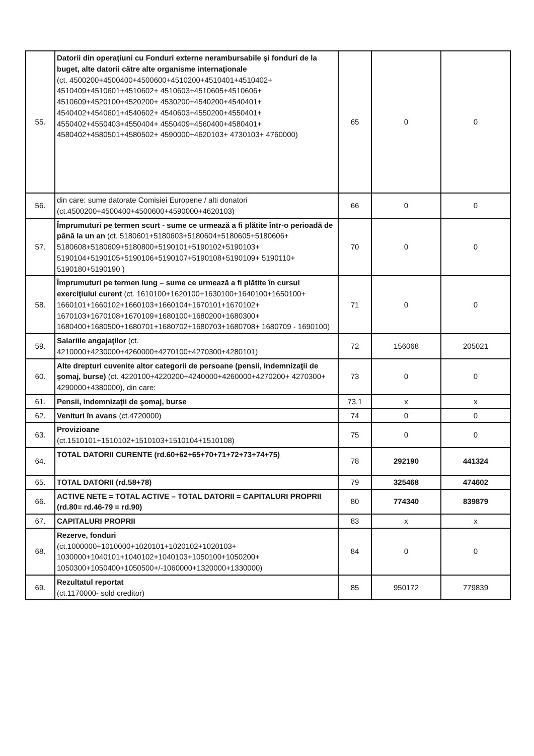| 55. | Datorii din operaţiuni cu Fonduri externe nerambursabile şi fonduri de la buget, alte datorii către alte organisme internaţionale (ct. 4500200+4500400+4500600+4510200+4510401+4510402+ 4510409+4510601+4510602+ 4510603+4510605+4510606+ 4510609+4520100+4520200+ 4530200+4540200+4540401+ 4540402+4540601+4540602+ 4540603+4550200+4550401+ 4550402+4550403+4550404+ 4550409+4560400+4580401+ 4580402+4580501+4580502+ 4590000+4620103+ 4730103+ 4760000) | 65 | 0 | 0 |
| 56. | din care: sume datorate Comisiei Europene / alti donatori (ct.4500200+4500400+4500600+4590000+4620103) | 66 | 0 | 0 |
| 57. | Împrumuturi pe termen scurt - sume ce urmează a fi plătite într-o perioadă de până la un an (ct. 5180601+5180603+5180604+5180605+5180606+ 5180608+5180609+5180800+5190101+5190102+5190103+ 5190104+5190105+5190106+5190107+5190108+5190109+ 5190110+ 5190180+5190190 ) | 70 | 0 | 0 |
| 58. | Împrumuturi pe termen lung – sume ce urmează a fi plătite în cursul exerciţiului curent (ct. 1610100+1620100+1630100+1640100+1650100+ 1660101+1660102+1660103+1660104+1670101+1670102+ 1670103+1670108+1670109+1680100+1680200+1680300+ 1680400+1680500+1680701+1680702+1680703+1680708+ 1680709 - 1690100) | 71 | 0 | 0 |
| 59. | Salariile angajaţilor (ct. 4210000+4230000+4260000+4270100+4270300+4280101) | 72 | 156068 | 205021 |
| 60. | Alte drepturi cuvenite altor categorii de persoane (pensii, indemnizaţii de şomaj, burse) (ct. 4220100+4220200+4240000+4260000+4270200+ 4270300+ 4290000+4380000), din care: | 73 | 0 | 0 |
| 61. | Pensii, indemnizaţii de şomaj, burse | 73.1 | x | x |
| 62. | Venituri în avans (ct.4720000) | 74 | 0 | 0 |
| 63. | Provizioane (ct.1510101+1510102+1510103+1510104+1510108) | 75 | 0 | 0 |
| 64. | TOTAL DATORII CURENTE (rd.60+62+65+70+71+72+73+74+75) | 78 | 292190 | 441324 |
| 65. | TOTAL DATORII (rd.58+78) | 79 | 325468 | 474602 |
| 66. | ACTIVE NETE = TOTAL ACTIVE – TOTAL DATORII = CAPITALURI PROPRII (rd.80= rd.46-79 = rd.90) | 80 | 774340 | 839879 |
| 67. | CAPITALURI PROPRII | 83 | x | x |
| 68. | Rezerve, fonduri (ct.1000000+1010000+1020101+1020102+1020103+ 1030000+1040101+1040102+1040103+1050100+1050200+ 1050300+1050400+1050500+/-1060000+1320000+1330000) | 84 | 0 | 0 |
| 69. | Rezultatul reportat (ct.1170000- sold creditor) | 85 | 950172 | 779839 |